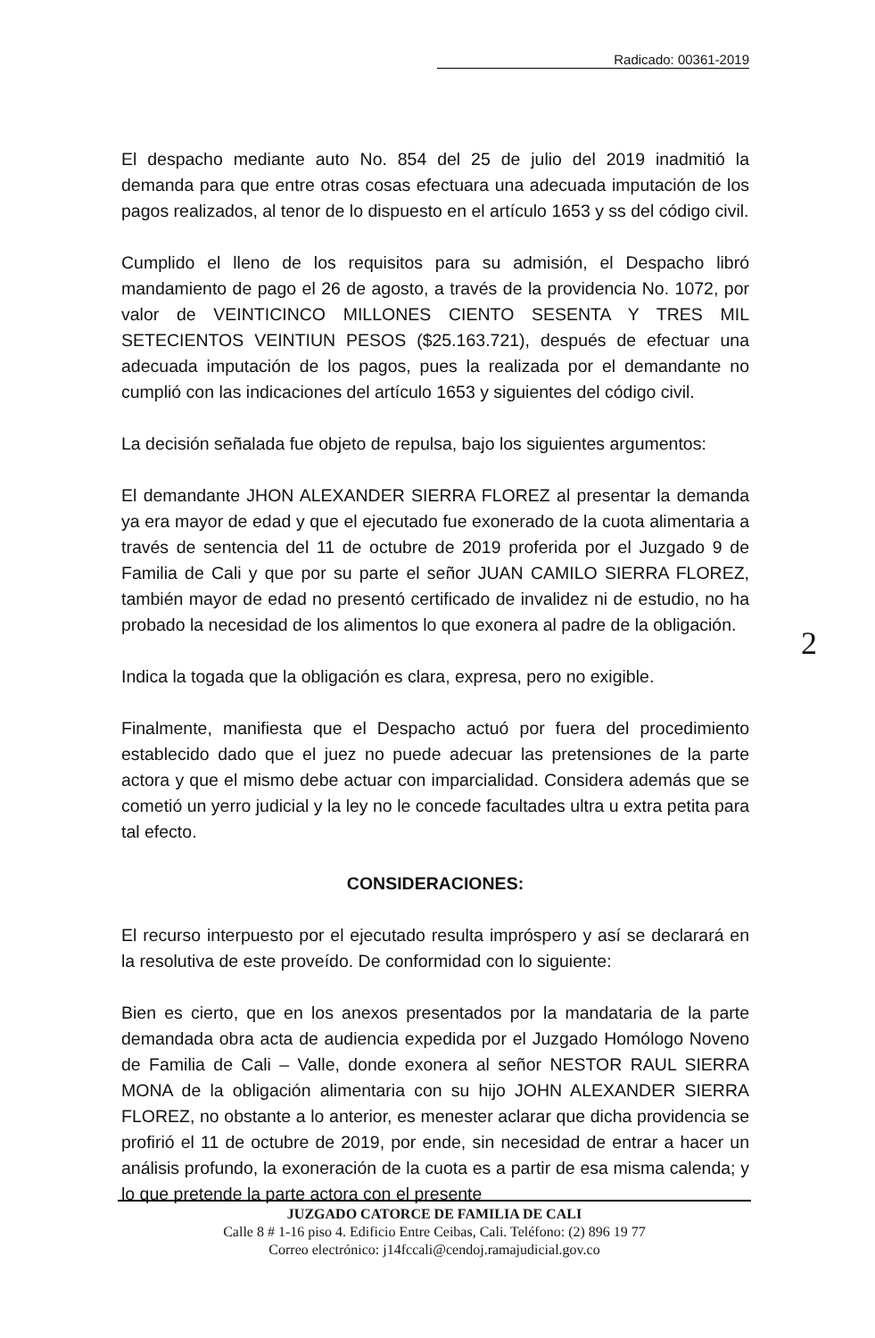Radicado: 00361-2019
El despacho mediante auto No. 854 del 25 de julio del 2019 inadmitió la demanda para que entre otras cosas efectuara una adecuada imputación de los pagos realizados, al tenor de lo dispuesto en el artículo 1653 y ss del código civil.
Cumplido el lleno de los requisitos para su admisión, el Despacho libró mandamiento de pago el 26 de agosto, a través de la providencia No. 1072, por valor de VEINTICINCO MILLONES CIENTO SESENTA Y TRES MIL SETECIENTOS VEINTIUN PESOS ($25.163.721), después de efectuar una adecuada imputación de los pagos, pues la realizada por el demandante no cumplió con las indicaciones del artículo 1653 y siguientes del código civil.
La decisión señalada fue objeto de repulsa, bajo los siguientes argumentos:
El demandante JHON ALEXANDER SIERRA FLOREZ al presentar la demanda ya era mayor de edad y que el ejecutado fue exonerado de la cuota alimentaria a través de sentencia del 11 de octubre de 2019 proferida por el Juzgado 9 de Familia de Cali y que por su parte el señor JUAN CAMILO SIERRA FLOREZ, también mayor de edad no presentó certificado de invalidez ni de estudio, no ha probado la necesidad de los alimentos lo que exonera al padre de la obligación.
Indica la togada que la obligación es clara, expresa, pero no exigible.
Finalmente, manifiesta que el Despacho actuó por fuera del procedimiento establecido dado que el juez no puede adecuar las pretensiones de la parte actora y que el mismo debe actuar con imparcialidad. Considera además que se cometió un yerro judicial y la ley no le concede facultades ultra u extra petita para tal efecto.
CONSIDERACIONES:
El recurso interpuesto por el ejecutado resulta impróspero y así se declarará en la resolutiva de este proveído. De conformidad con lo siguiente:
Bien es cierto, que en los anexos presentados por la mandataria de la parte demandada obra acta de audiencia expedida por el Juzgado Homólogo Noveno de Familia de Cali – Valle, donde exonera al señor NESTOR RAUL SIERRA MONA de la obligación alimentaria con su hijo JOHN ALEXANDER SIERRA FLOREZ, no obstante a lo anterior, es menester aclarar que dicha providencia se profirió el 11 de octubre de 2019, por ende, sin necesidad de entrar a hacer un análisis profundo, la exoneración de la cuota es a partir de esa misma calenda; y lo que pretende la parte actora con el presente
2
JUZGADO CATORCE DE FAMILIA DE CALI
Calle 8 # 1-16 piso 4. Edificio Entre Ceibas, Cali. Teléfono: (2) 896 19 77
Correo electrónico: j14fccali@cendoj.ramajudicial.gov.co